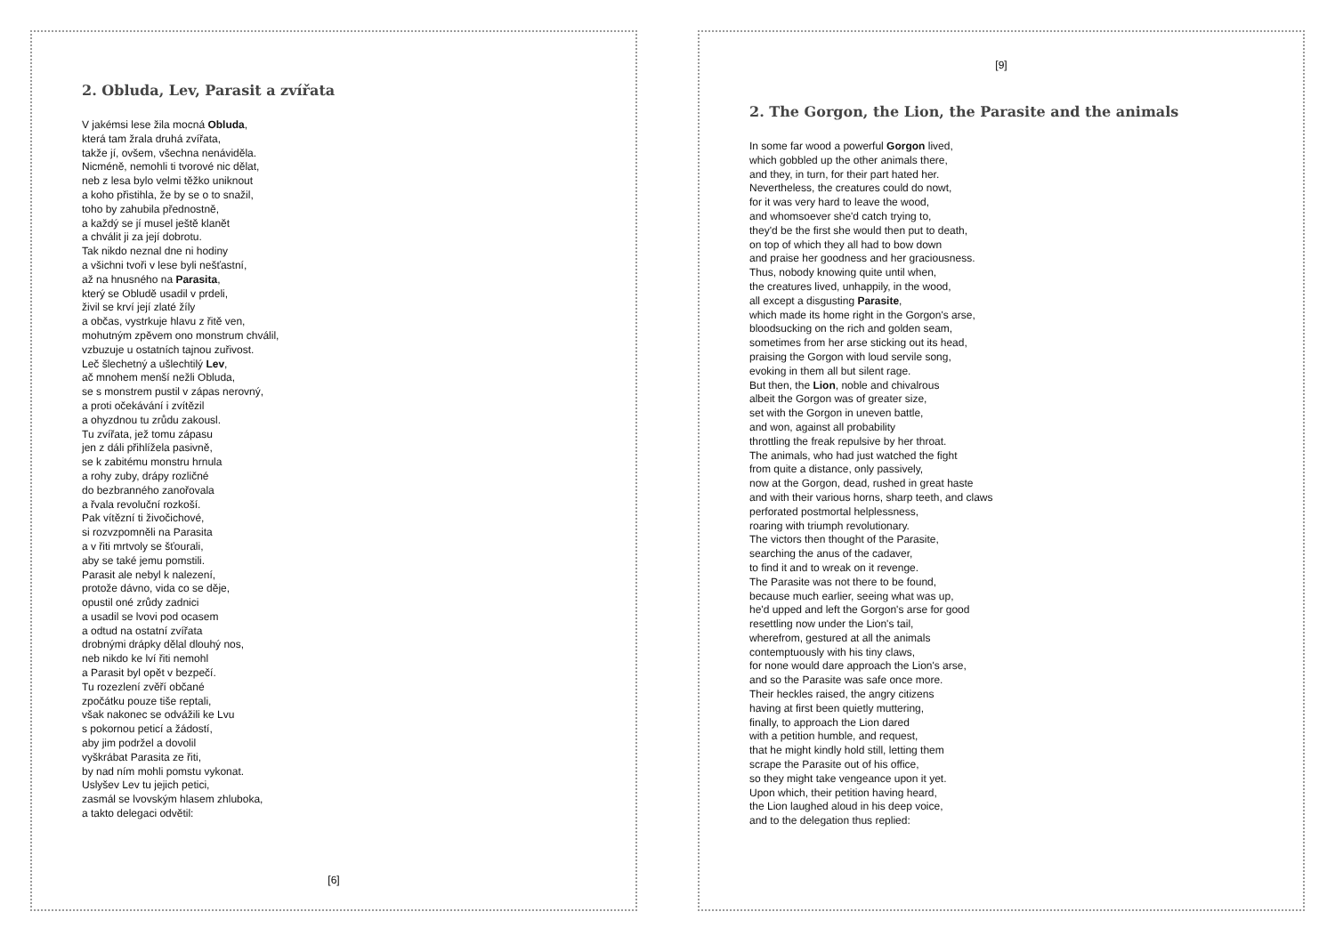2. Obluda, Lev, Parasit a zvířata
V jakémsi lese žila mocná Obluda,
která tam žrala druhá zvířata,
takže jí, ovšem, všechna nenáviděla.
Nicméně, nemohli ti tvorové nic dělat,
neb z lesa bylo velmi těžko uniknout
a koho přistihla, že by se o to snažil,
toho by zahubila přednostně,
a každý se jí musel ještě klanět
a chválit ji za její dobrotu.
Tak nikdo neznal dne ni hodiny
a všichni tvoři v lese byli nešťastní,
až na hnusného na Parasita,
který se Obludě usadil v prdeli,
živil se krví její zlaté žíly
a občas, vystrkuje hlavu z řitě ven,
mohutným zpěvem ono monstrum chválil,
vzbuzuje u ostatních tajnou zuřivost.
Leč šlechetný a ušlechtilý Lev,
ač mnohem menší nežli Obluda,
se s monstrem pustil v zápas nerovný,
a proti očekávání i zvítězil
a ohyzdnou tu zrůdu zakousl.
Tu zvířata, jež tomu zápasu
jen z dáli přihlížela pasivně,
se k zabitému monstru hrnula
a rohy zuby, drápy rozličné
do bezbranného zanořovala
a řvala revoluční rozkoší.
Pak vítězní ti živočichové,
si rozvzpomněli na Parasita
a v řiti mrtvoly se šťourali,
aby se také jemu pomstili.
Parasit ale nebyl k nalezení,
protože dávno, vida co se děje,
opustil oné zrůdy zadnici
a usadil se lvovi pod ocasem
a odtud na ostatní zvířata
drobnými drápky dělal dlouhý nos,
neb nikdo ke lví řiti nemohl
a Parasit byl opět v bezpečí.
Tu rozezlení zvěří občané
zpočátku pouze tiše reptali,
však nakonec se odvážili ke Lvu
s pokornou peticí a žádostí,
aby jim podržel a dovolil
vyškrábat Parasita ze řiti,
by nad ním mohli pomstu vykonat.
Uslyšev Lev tu jejich petici,
zasmál se lvovským hlasem zhluboka,
a takto delegaci odvětil:
[6]
[9]
2. The Gorgon, the Lion, the Parasite and the animals
In some far wood a powerful Gorgon lived,
which gobbled up the other animals there,
and they, in turn, for their part hated her.
Nevertheless, the creatures could do nowt,
for it was very hard to leave the wood,
and whomsoever she'd catch trying to,
they'd be the first she would then put to death,
on top of which they all had to bow down
and praise her goodness and her graciousness.
Thus, nobody knowing quite until when,
the creatures lived, unhappily, in the wood,
all except a disgusting Parasite,
which made its home right in the Gorgon's arse,
bloodsucking on the rich and golden seam,
sometimes from her arse sticking out its head,
praising the Gorgon with loud servile song,
evoking in them all but silent rage.
But then, the Lion, noble and chivalrous
albeit the Gorgon was of greater size,
set with the Gorgon in uneven battle,
and won, against all probability
throttling the freak repulsive by her throat.
The animals, who had just watched the fight
from quite a distance, only passively,
now at the Gorgon, dead, rushed in great haste
and with their various horns, sharp teeth, and claws
perforated postmortal helplessness,
roaring with triumph revolutionary.
The victors then thought of the Parasite,
searching the anus of the cadaver,
to find it and to wreak on it revenge.
The Parasite was not there to be found,
because much earlier, seeing what was up,
he'd upped and left the Gorgon's arse for good
resettling now under the Lion's tail,
wherefrom, gestured at all the animals
contemptuously with his tiny claws,
for none would dare approach the Lion's arse,
and so the Parasite was safe once more.
Their heckles raised, the angry citizens
having at first been quietly muttering,
finally, to approach the Lion dared
with a petition humble, and request,
that he might kindly hold still, letting them
scrape the Parasite out of his office,
so they might take vengeance upon it yet.
Upon which, their petition having heard,
the Lion laughed aloud in his deep voice,
and to the delegation thus replied: